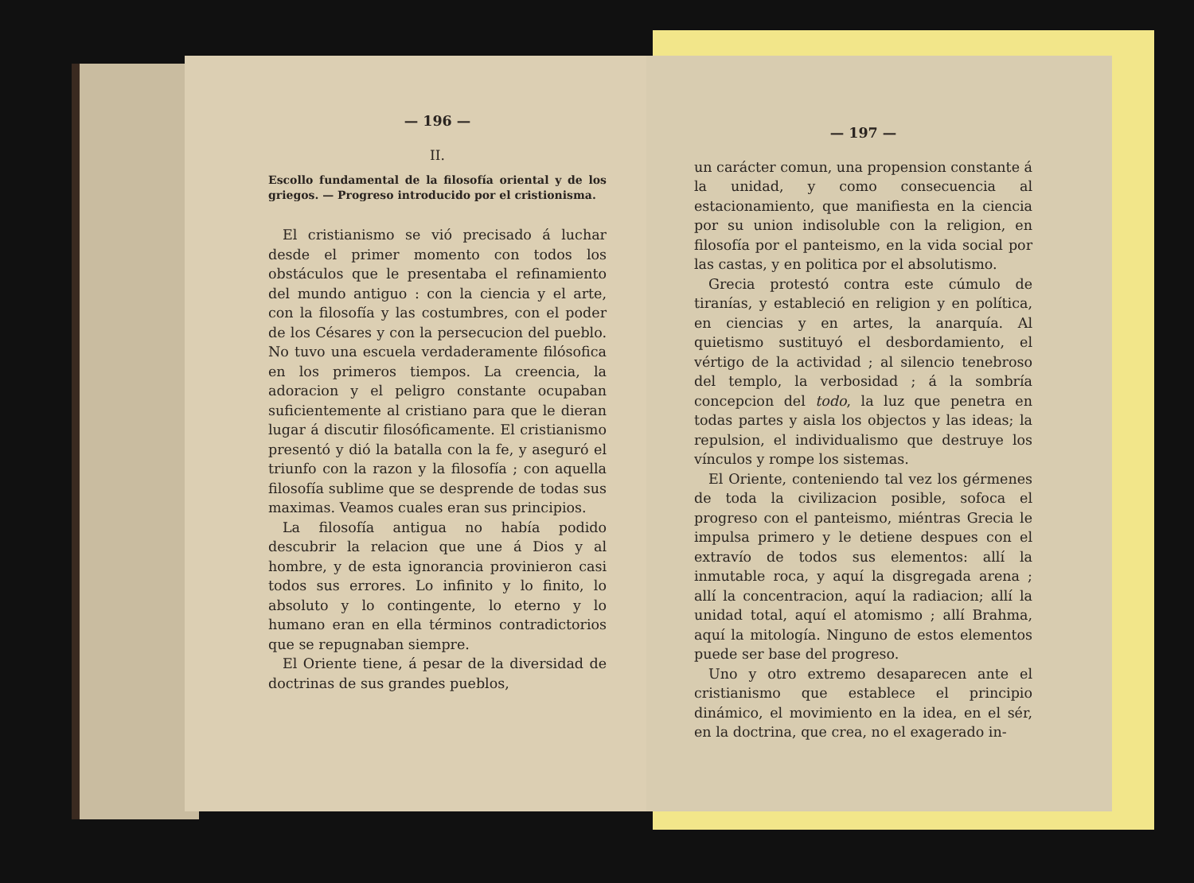— 196 —
II.
Escollo fundamental de la filosofía oriental y de los griegos. — Progreso introducido por el cristionisma.
El cristianismo se vió precisado á luchar desde el primer momento con todos los obstáculos que le presentaba el refinamiento del mundo antiguo : con la ciencia y el arte, con la filosofía y las costumbres, con el poder de los Césares y con la persecucion del pueblo. No tuvo una escuela verdaderamente filósofica en los primeros tiempos. La creencia, la adoracion y el peligro constante ocupaban suficientemente al cristiano para que le dieran lugar á discutir filosóficamente. El cristianismo presentó y dió la batalla con la fe, y aseguró el triunfo con la razon y la filosofía ; con aquella filosofía sublime que se desprende de todas sus maximas. Veamos cuales eran sus principios.
La filosofía antigua no había podido descubrir la relacion que une á Dios y al hombre, y de esta ignorancia provinieron casi todos sus errores. Lo infinito y lo finito, lo absoluto y lo contingente, lo eterno y lo humano eran en ella términos contradictorios que se repugnaban siempre.
El Oriente tiene, á pesar de la diversidad de doctrinas de sus grandes pueblos,
— 197 —
un carácter comun, una propension constante á la unidad, y como consecuencia al estacionamiento, que manifiesta en la ciencia por su union indisoluble con la religion, en filosofía por el panteismo, en la vida social por las castas, y en politica por el absolutismo.
Grecia protestó contra este cúmulo de tiranías, y estableció en religion y en política, en ciencias y en artes, la anarquía. Al quietismo sustituyó el desbordamiento, el vértigo de la actividad ; al silencio tenebroso del templo, la verbosidad ; á la sombría concepcion del todo, la luz que penetra en todas partes y aisla los objectos y las ideas; la repulsion, el individualismo que destruye los vínculos y rompe los sistemas.
El Oriente, conteniendo tal vez los gérmenes de toda la civilizacion posible, sofoca el progreso con el panteismo, miéntras Grecia le impulsa primero y le detiene despues con el extravío de todos sus elementos: allí la inmutable roca, y aquí la disgregada arena ; allí la concentracion, aquí la radiacion; allí la unidad total, aquí el atomismo ; allí Brahma, aquí la mitología. Ninguno de estos elementos puede ser base del progreso.
Uno y otro extremo desaparecen ante el cristianismo que establece el principio dinámico, el movimiento en la idea, en el sér, en la doctrina, que crea, no el exagerado in-